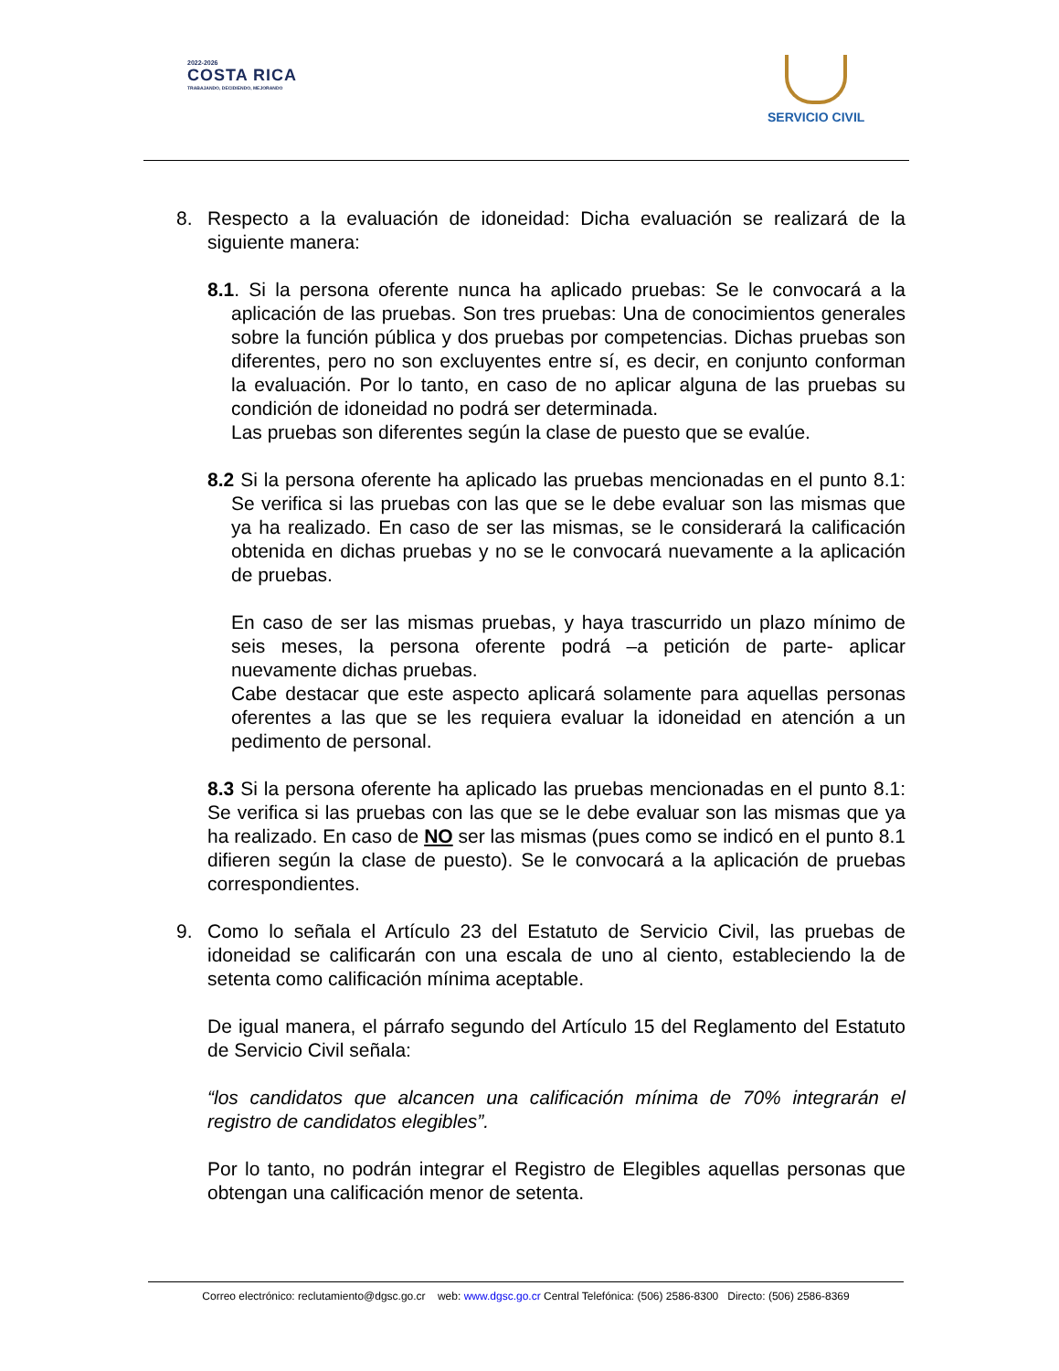2022-2026
COSTA RICA
TRABAJANDO, DECIDIENDO, MEJORANDO
SERVICIO CIVIL
8. Respecto a la evaluación de idoneidad: Dicha evaluación se realizará de la siguiente manera:
8.1. Si la persona oferente nunca ha aplicado pruebas: Se le convocará a la aplicación de las pruebas. Son tres pruebas: Una de conocimientos generales sobre la función pública y dos pruebas por competencias. Dichas pruebas son diferentes, pero no son excluyentes entre sí, es decir, en conjunto conforman la evaluación. Por lo tanto, en caso de no aplicar alguna de las pruebas su condición de idoneidad no podrá ser determinada.
Las pruebas son diferentes según la clase de puesto que se evalúe.
8.2 Si la persona oferente ha aplicado las pruebas mencionadas en el punto 8.1: Se verifica si las pruebas con las que se le debe evaluar son las mismas que ya ha realizado. En caso de ser las mismas, se le considerará la calificación obtenida en dichas pruebas y no se le convocará nuevamente a la aplicación de pruebas.
En caso de ser las mismas pruebas, y haya trascurrido un plazo mínimo de seis meses, la persona oferente podrá –a petición de parte- aplicar nuevamente dichas pruebas.
Cabe destacar que este aspecto aplicará solamente para aquellas personas oferentes a las que se les requiera evaluar la idoneidad en atención a un pedimento de personal.
8.3 Si la persona oferente ha aplicado las pruebas mencionadas en el punto 8.1: Se verifica si las pruebas con las que se le debe evaluar son las mismas que ya ha realizado. En caso de NO ser las mismas (pues como se indicó en el punto 8.1 difieren según la clase de puesto). Se le convocará a la aplicación de pruebas correspondientes.
9. Como lo señala el Artículo 23 del Estatuto de Servicio Civil, las pruebas de idoneidad se calificarán con una escala de uno al ciento, estableciendo la de setenta como calificación mínima aceptable.
De igual manera, el párrafo segundo del Artículo 15 del Reglamento del Estatuto de Servicio Civil señala:
“los candidatos que alcancen una calificación mínima de 70% integrarán el registro de candidatos elegibles”.
Por lo tanto, no podrán integrar el Registro de Elegibles aquellas personas que obtengan una calificación menor de setenta.
Correo electrónico: reclutamiento@dgsc.go.cr web: www.dgsc.go.cr Central Telefónica: (506) 2586-8300 Directo: (506) 2586-8369